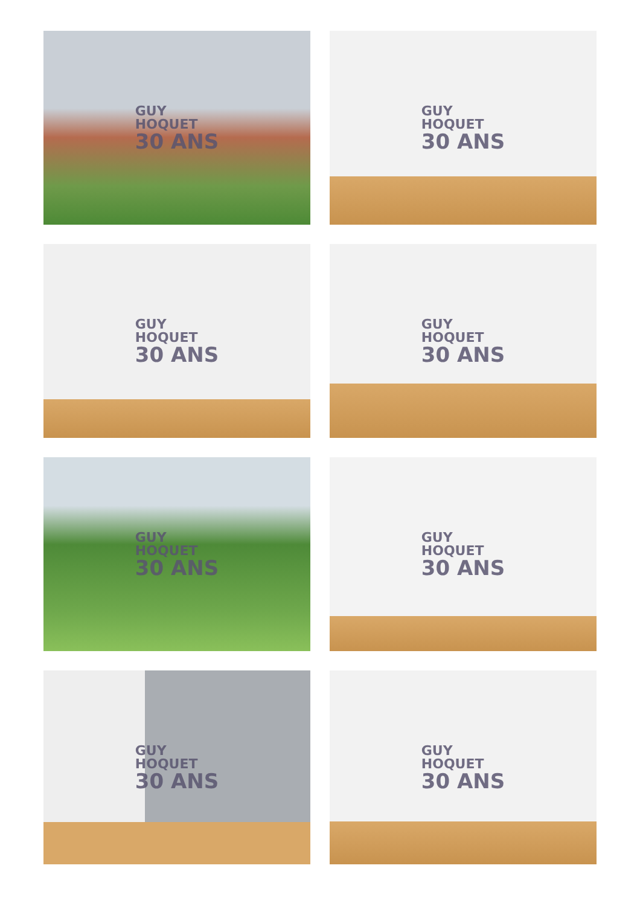GUY
HOQUET
30 ANS
GUY
HOQUET
30 ANS
GUY
HOQUET
30 ANS
GUY
HOQUET
30 ANS
GUY
HOQUET
30 ANS
GUY
HOQUET
30 ANS
GUY
HOQUET
30 ANS
GUY
HOQUET
30 ANS